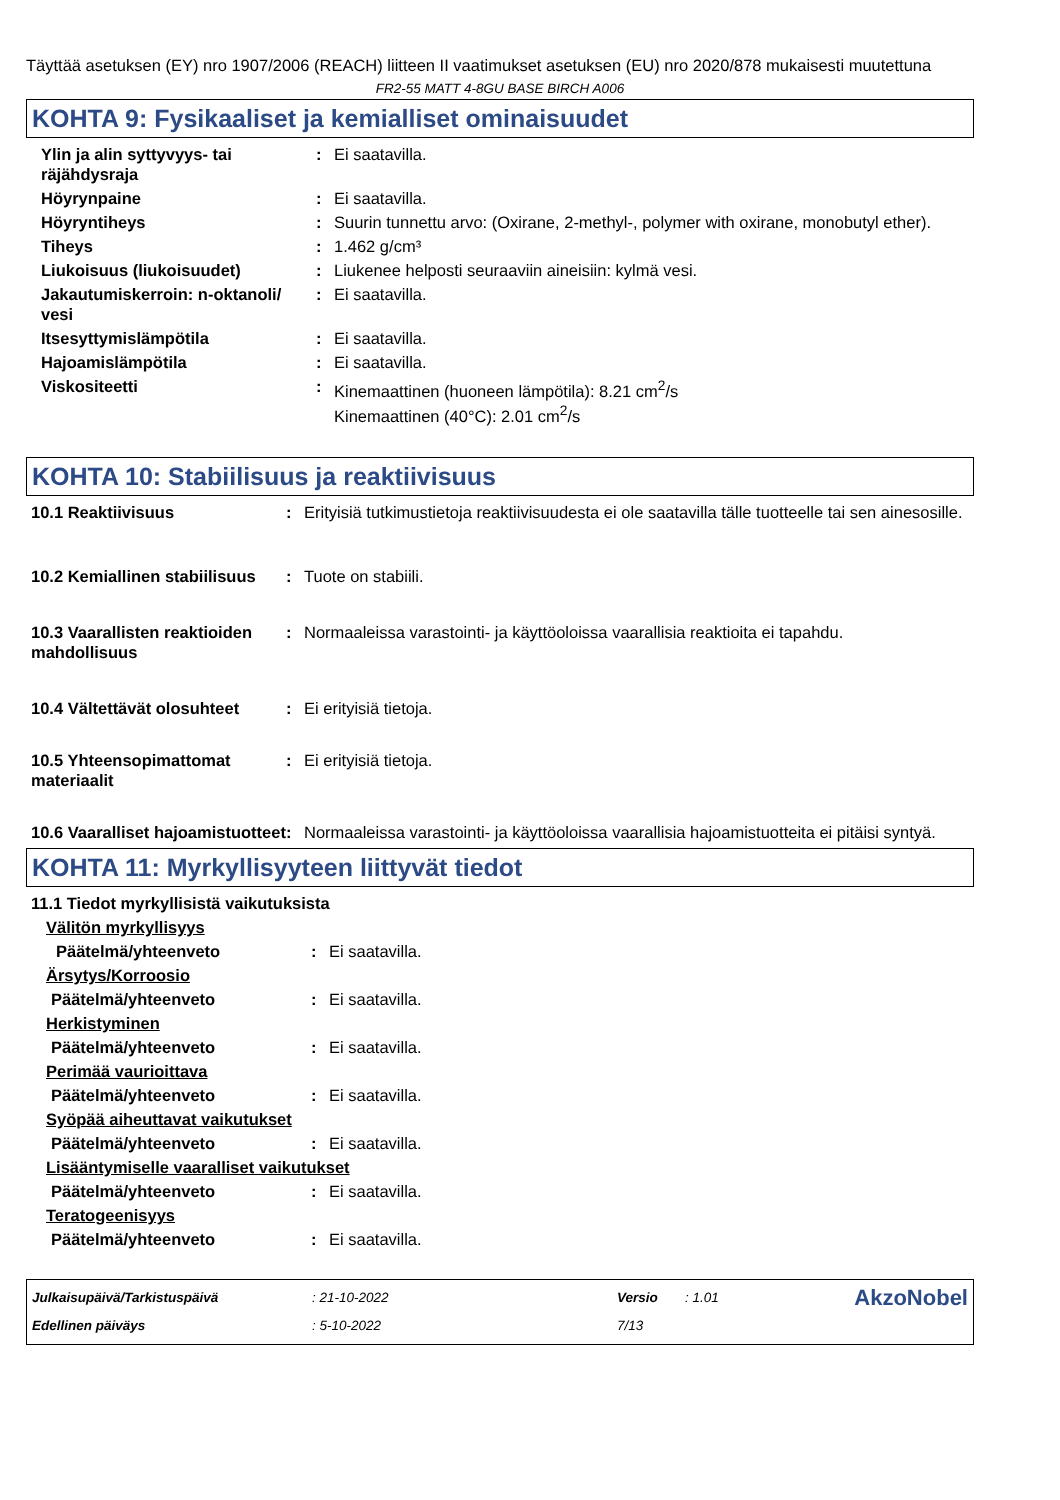Täyttää asetuksen (EY) nro 1907/2006 (REACH) liitteen II vaatimukset asetuksen (EU) nro 2020/878 mukaisesti muutettuna
FR2-55 MATT 4-8GU BASE BIRCH A006
KOHTA 9: Fysikaaliset ja kemialliset ominaisuudet
| Ylin ja alin syttyvyys- tai räjähdysraja | : | Ei saatavilla. |
| Höyrynpaine | : | Ei saatavilla. |
| Höyryntiheys | : | Suurin tunnettu arvo: (Oxirane, 2-methyl-, polymer with oxirane, monobutyl ether). |
| Tiheys | : | 1.462 g/cm³ |
| Liukoisuus (liukoisuudet) | : | Liukenee helposti seuraaviin aineisiin: kylmä vesi. |
| Jakautumiskerroin: n-oktanoli/ vesi | : | Ei saatavilla. |
| Itsesyttymislämpötila | : | Ei saatavilla. |
| Hajoamislämpötila | : | Ei saatavilla. |
| Viskositeetti | : | Kinemaattinen (huoneen lämpötila): 8.21 cm<sup>2</sup>/s Kinemaattinen (40°C): 2.01 cm<sup>2</sup>/s |
KOHTA 10: Stabiilisuus ja reaktiivisuus
| 10.1 Reaktiivisuus | : | Erityisiä tutkimustietoja reaktiivisuudesta ei ole saatavilla tälle tuotteelle tai sen ainesosille. |
| 10.2 Kemiallinen stabiilisuus | : | Tuote on stabiili. |
| 10.3 Vaarallisten reaktioiden mahdollisuus | : | Normaaleissa varastointi- ja käyttöoloissa vaarallisia reaktioita ei tapahdu. |
| 10.4 Vältettävät olosuhteet | : | Ei erityisiä tietoja. |
| 10.5 Yhteensopimattomat materiaalit | : | Ei erityisiä tietoja. |
| 10.6 Vaaralliset hajoamistuotteet | : | Normaaleissa varastointi- ja käyttöoloissa vaarallisia hajoamistuotteita ei pitäisi syntyä. |
KOHTA 11: Myrkyllisyyteen liittyvät tiedot
| 11.1 Tiedot myrkyllisistä vaikutuksista | | |
| Välitön myrkyllisyys | | |
| Päätelmä/yhteenveto | : | Ei saatavilla. |
| Ärsytys/Korroosio | | |
| Päätelmä/yhteenveto | : | Ei saatavilla. |
| Herkistyminen | | |
| Päätelmä/yhteenveto | : | Ei saatavilla. |
| Perimää vaurioittava | | |
| Päätelmä/yhteenveto | : | Ei saatavilla. |
| Syöpää aiheuttavat vaikutukset | | |
| Päätelmä/yhteenveto | : | Ei saatavilla. |
| Lisääntymiselle vaaralliset vaikutukset | | |
| Päätelmä/yhteenveto | : | Ei saatavilla. |
| Teratogeenisyys | | |
| Päätelmä/yhteenveto | : | Ei saatavilla. |
| Julkaisupäivä/Tarkistuspäivä | : 21-10-2022 | Versio | : 1.01 | AkzoNobel |
| Edellinen päiväys | : 5-10-2022 | 7/13 | | |